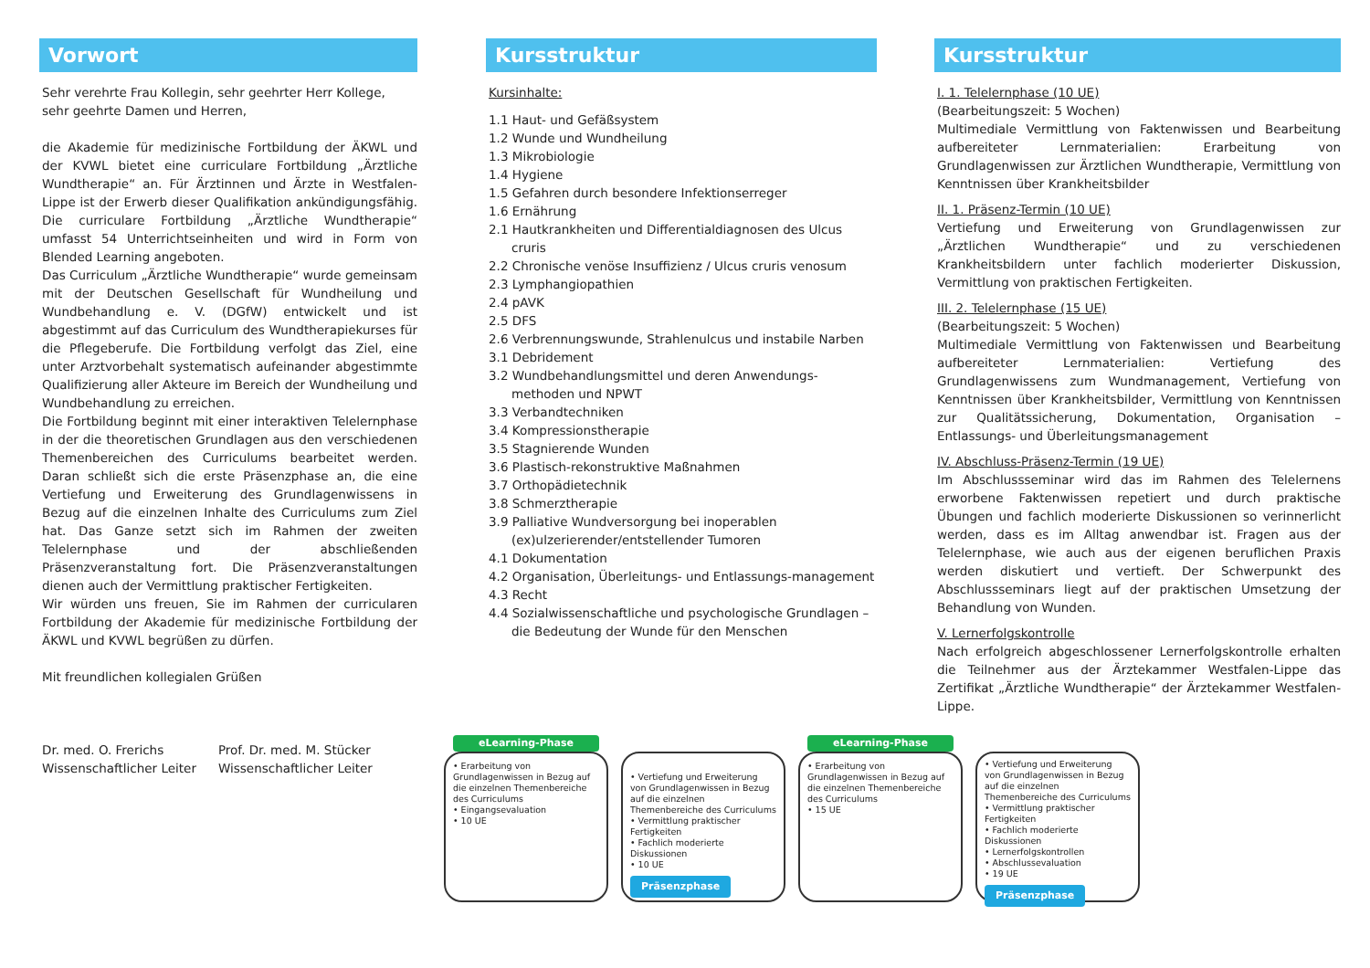Vorwort
Sehr verehrte Frau Kollegin, sehr geehrter Herr Kollege,
sehr geehrte Damen und Herren,
die Akademie für medizinische Fortbildung der ÄKWL und der KVWL bietet eine curriculare Fortbildung „Ärztliche Wundtherapie“ an. Für Ärztinnen und Ärzte in Westfalen-Lippe ist der Erwerb dieser Qualifikation ankündigungsfähig. Die curriculare Fortbildung „Ärztliche Wundtherapie“ umfasst 54 Unterrichtseinheiten und wird in Form von Blended Learning angeboten.
Das Curriculum „Ärztliche Wundtherapie“ wurde gemeinsam mit der Deutschen Gesellschaft für Wundheilung und Wundbehandlung e. V. (DGfW) entwickelt und ist abgestimmt auf das Curriculum des Wundtherapiekurses für die Pflegeberufe. Die Fortbildung verfolgt das Ziel, eine unter Arztvorbehalt systematisch aufeinander abgestimmte Qualifizierung aller Akteure im Bereich der Wundheilung und Wundbehandlung zu erreichen.
Die Fortbildung beginnt mit einer interaktiven Telelernphase in der die theoretischen Grundlagen aus den verschiedenen Themenbereichen des Curriculums bearbeitet werden. Daran schließt sich die erste Präsenzphase an, die eine Vertiefung und Erweiterung des Grundlagenwissens in Bezug auf die einzelnen Inhalte des Curriculums zum Ziel hat. Das Ganze setzt sich im Rahmen der zweiten Telelernphase und der abschließenden Präsenzveranstaltung fort. Die Präsenzveranstaltungen dienen auch der Vermittlung praktischer Fertigkeiten.
Wir würden uns freuen, Sie im Rahmen der curricularen Fortbildung der Akademie für medizinische Fortbildung der ÄKWL und KVWL begrüßen zu dürfen.
Mit freundlichen kollegialen Grüßen
Dr. med. O. Frerichs
Wissenschaftlicher Leiter
Prof. Dr. med. M. Stücker
Wissenschaftlicher Leiter
Kursstruktur
Kursinhalte:
1.1 Haut- und Gefäßsystem
1.2 Wunde und Wundheilung
1.3 Mikrobiologie
1.4 Hygiene
1.5 Gefahren durch besondere Infektionserreger
1.6 Ernährung
2.1 Hautkrankheiten und Differentialdiagnosen des Ulcus cruris
2.2 Chronische venöse Insuffizienz / Ulcus cruris venosum
2.3 Lymphangiopathien
2.4 pAVK
2.5 DFS
2.6 Verbrennungswunde, Strahlenulcus und instabile Narben
3.1 Debridement
3.2 Wundbehandlungsmittel und deren Anwendungs-methoden und NPWT
3.3 Verbandtechniken
3.4 Kompressionstherapie
3.5 Stagnierende Wunden
3.6 Plastisch-rekonstruktive Maßnahmen
3.7 Orthopädietechnik
3.8 Schmerztherapie
3.9 Palliative Wundversorgung bei inoperablen (ex)ulzerierender/entstellender Tumoren
4.1 Dokumentation
4.2 Organisation, Überleitungs- und Entlassungs-management
4.3 Recht
4.4 Sozialwissenschaftliche und psychologische Grundlagen – die Bedeutung der Wunde für den Menschen
Kursstruktur
I. 1. Telelernphase (10 UE)
(Bearbeitungszeit: 5 Wochen)
Multimediale Vermittlung von Faktenwissen und Bearbeitung aufbereiteter Lernmaterialien: Erarbeitung von Grundlagenwissen zur Ärztlichen Wundtherapie, Vermittlung von Kenntnissen über Krankheitsbilder
II. 1. Präsenz-Termin (10 UE)
Vertiefung und Erweiterung von Grundlagenwissen zur „Ärztlichen Wundtherapie“ und zu verschiedenen Krankheitsbildern unter fachlich moderierter Diskussion, Vermittlung von praktischen Fertigkeiten.
III. 2. Telelernphase (15 UE)
(Bearbeitungszeit: 5 Wochen)
Multimediale Vermittlung von Faktenwissen und Bearbeitung aufbereiteter Lernmaterialien: Vertiefung des Grundlagenwissens zum Wundmanagement, Vertiefung von Kenntnissen über Krankheitsbilder, Vermittlung von Kenntnissen zur Qualitätssicherung, Dokumentation, Organisation – Entlassungs- und Überleitungsmanagement
IV. Abschluss-Präsenz-Termin (19 UE)
Im Abschlussseminar wird das im Rahmen des Telelernens erworbene Faktenwissen repetiert und durch praktische Übungen und fachlich moderierte Diskussionen so verinnerlicht werden, dass es im Alltag anwendbar ist. Fragen aus der Telelernphase, wie auch aus der eigenen beruflichen Praxis werden diskutiert und vertieft. Der Schwerpunkt des Abschlussseminars liegt auf der praktischen Umsetzung der Behandlung von Wunden.
V. Lernerfolgskontrolle
Nach erfolgreich abgeschlossener Lernerfolgskontrolle erhalten die Teilnehmer aus der Ärztekammer Westfalen-Lippe das Zertifikat „Ärztliche Wundtherapie“ der Ärztekammer Westfalen-Lippe.
eLearning-Phase
• Erarbeitung von Grundlagenwissen in Bezug auf die einzelnen Themenbereiche des Curriculums
• Eingangsevaluation
• 10 UE
• Vertiefung und Erweiterung von Grundlagenwissen in Bezug auf die einzelnen Themenbereiche des Curriculums
• Vermittlung praktischer Fertigkeiten
• Fachlich moderierte Diskussionen
• 10 UE
Präsenzphase
eLearning-Phase
• Erarbeitung von Grundlagenwissen in Bezug auf die einzelnen Themenbereiche des Curriculums
• 15 UE
• Vertiefung und Erweiterung von Grundlagenwissen in Bezug auf die einzelnen Themenbereiche des Curriculums
• Vermittlung praktischer Fertigkeiten
• Fachlich moderierte Diskussionen
• Lernerfolgskontrollen
• Abschlussevaluation
• 19 UE
Präsenzphase